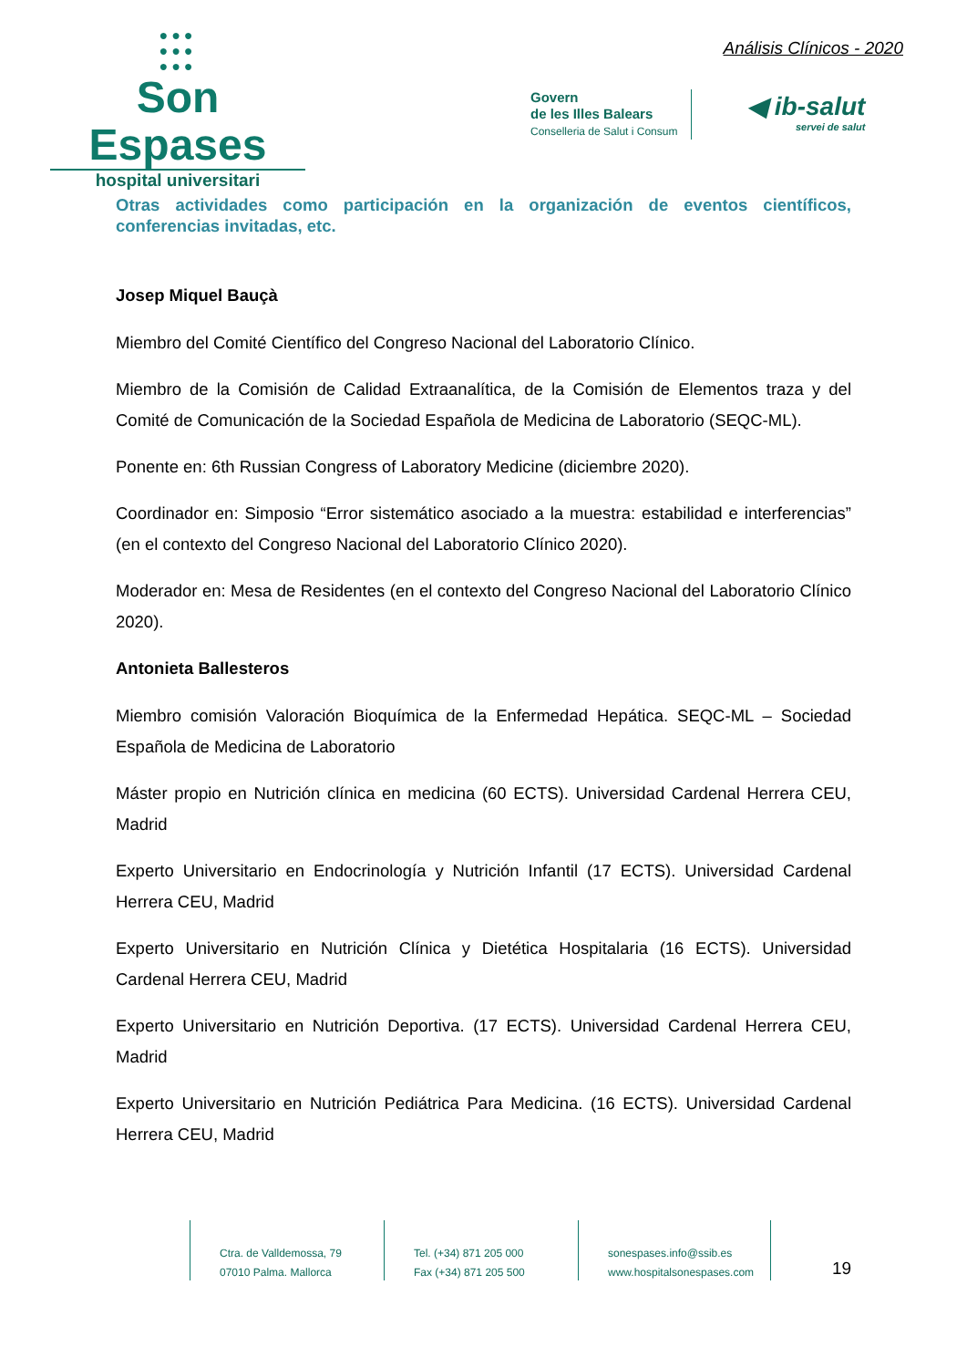●●●
●●●
●●●
Son Espases
hospital universitari
Análisis Clínicos - 2020
Govern
de les Illes Balears
Conselleria de Salut i Consum
◀ ib-salut
servei de salut
Otras actividades como participación en la organización de eventos científicos, conferencias invitadas, etc.
Josep Miquel Bauçà
Miembro del Comité Científico del Congreso Nacional del Laboratorio Clínico.
Miembro de la Comisión de Calidad Extraanalítica, de la Comisión de Elementos traza y del Comité de Comunicación de la Sociedad Española de Medicina de Laboratorio (SEQC-ML).
Ponente en: 6th Russian Congress of Laboratory Medicine (diciembre 2020).
Coordinador en: Simposio “Error sistemático asociado a la muestra: estabilidad e interferencias” (en el contexto del Congreso Nacional del Laboratorio Clínico 2020).
Moderador en: Mesa de Residentes (en el contexto del Congreso Nacional del Laboratorio Clínico 2020).
Antonieta Ballesteros
Miembro comisión Valoración Bioquímica de la Enfermedad Hepática. SEQC-ML – Sociedad Española de Medicina de Laboratorio
Máster propio en Nutrición clínica en medicina (60 ECTS). Universidad Cardenal Herrera CEU, Madrid
Experto Universitario en Endocrinología y Nutrición Infantil (17 ECTS). Universidad Cardenal Herrera CEU, Madrid
Experto Universitario en Nutrición Clínica y Dietética Hospitalaria (16 ECTS). Universidad Cardenal Herrera CEU, Madrid
Experto Universitario en Nutrición Deportiva. (17 ECTS). Universidad Cardenal Herrera CEU, Madrid
Experto Universitario en Nutrición Pediátrica Para Medicina. (16 ECTS). Universidad Cardenal Herrera CEU, Madrid
Ctra. de Valldemossa, 79
07010 Palma. Mallorca
Tel. (+34) 871 205 000
Fax (+34) 871 205 500
sonespases.info@ssib.es
www.hospitalsonespases.com
19